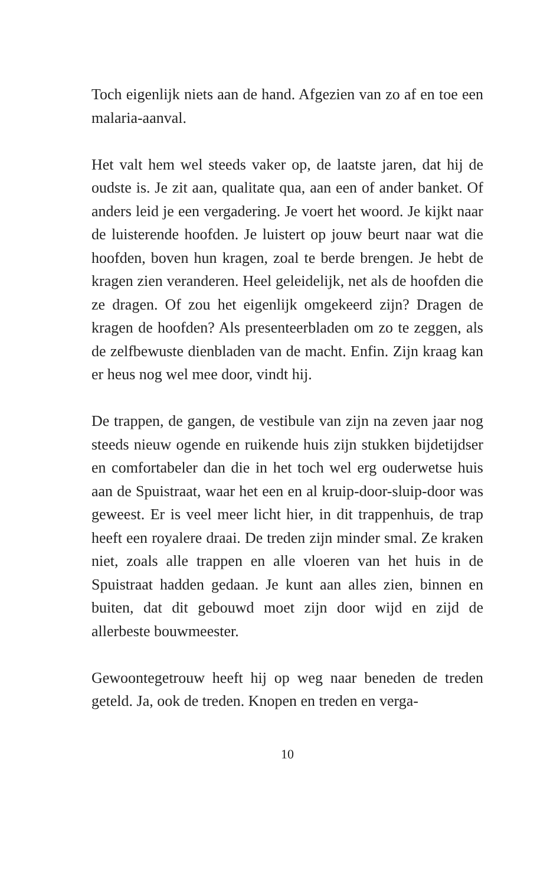Toch eigenlijk niets aan de hand. Afgezien van zo af en toe een malaria-aanval.
Het valt hem wel steeds vaker op, de laatste jaren, dat hij de oudste is. Je zit aan, qualitate qua, aan een of ander banket. Of anders leid je een vergadering. Je voert het woord. Je kijkt naar de luisterende hoofden. Je luistert op jouw beurt naar wat die hoofden, boven hun kragen, zoal te berde brengen. Je hebt de kragen zien veranderen. Heel geleidelijk, net als de hoofden die ze dragen. Of zou het eigenlijk omgekeerd zijn? Dragen de kragen de hoofden? Als presenteerbladen om zo te zeggen, als de zelfbewuste dienbladen van de macht. Enfin. Zijn kraag kan er heus nog wel mee door, vindt hij.
De trappen, de gangen, de vestibule van zijn na zeven jaar nog steeds nieuw ogende en ruikende huis zijn stukken bijdetijdser en comfortabeler dan die in het toch wel erg ouderwetse huis aan de Spuistraat, waar het een en al kruip-door-sluip-door was geweest. Er is veel meer licht hier, in dit trappenhuis, de trap heeft een royalere draai. De treden zijn minder smal. Ze kraken niet, zoals alle trappen en alle vloeren van het huis in de Spuistraat hadden gedaan. Je kunt aan alles zien, binnen en buiten, dat dit gebouwd moet zijn door wijd en zijd de allerbeste bouwmeester.
Gewoontegetrouw heeft hij op weg naar beneden de treden geteld. Ja, ook de treden. Knopen en treden en verga-
10